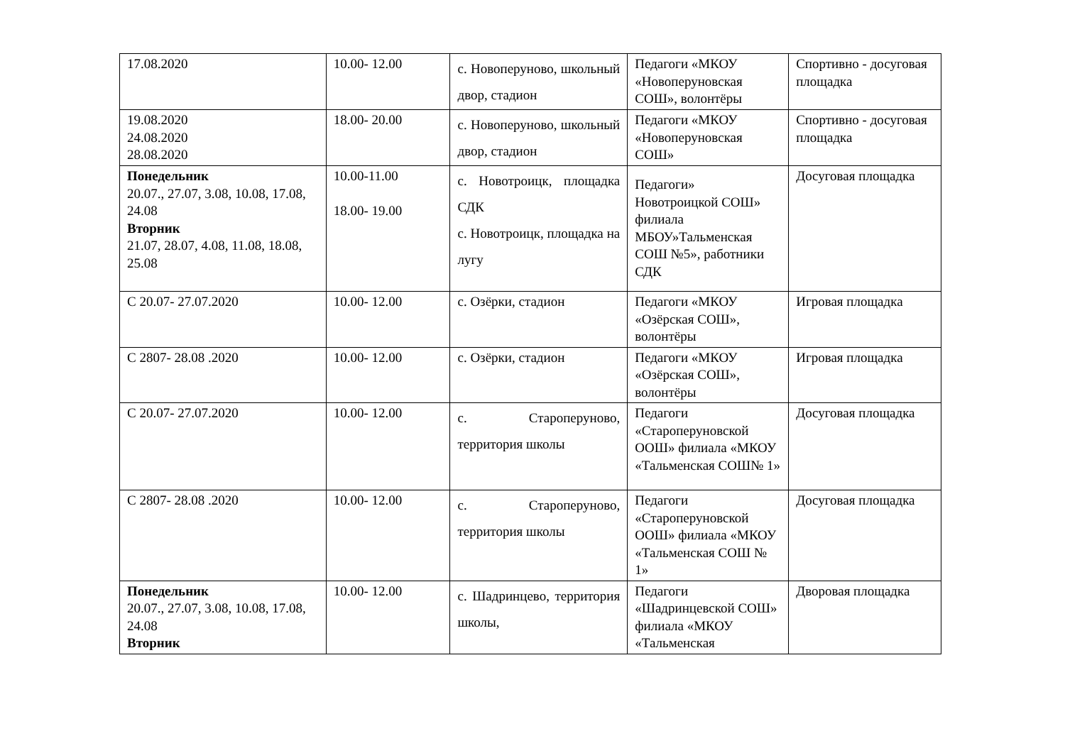| 17.08.2020 | 10.00- 12.00 | с. Новоперуново, школьный двор, стадион | Педагоги «МКОУ «Новоперуновская СОШ», волонтёры | Спортивно - досуговая площадка |
| 19.08.2020 24.08.2020 28.08.2020 | 18.00- 20.00 | с. Новоперуново, школьный двор, стадион | Педагоги «МКОУ «Новоперуновская СОШ» | Спортивно - досуговая площадка |
| Понедельник 20.07., 27.07, 3.08, 10.08, 17.08, 24.08 Вторник 21.07, 28.07, 4.08, 11.08, 18.08, 25.08 | 10.00-11.00 18.00- 19.00 | с. Новотроицк, площадка СДК с. Новотроицк, площадка на лугу | Педагоги» Новотроицкой СОШ» филиала МБОУ»Тальменская СОШ №5», работники СДК | Досуговая площадка |
| С 20.07- 27.07.2020 | 10.00- 12.00 | с. Озёрки, стадион | Педагоги «МКОУ «Озёрская СОШ», волонтёры | Игровая площадка |
| С 2807- 28.08 .2020 | 10.00- 12.00 | с. Озёрки, стадион | Педагоги «МКОУ «Озёрская СОШ», волонтёры | Игровая площадка |
| С 20.07- 27.07.2020 | 10.00- 12.00 | с. Староперуново, территория школы | Педагоги «Староперуновской ООШ» филиала «МКОУ «Тальменская СОШ№ 1» | Досуговая площадка |
| С 2807- 28.08 .2020 | 10.00- 12.00 | с. Староперуново, территория школы | Педагоги «Староперуновской ООШ» филиала «МКОУ «Тальменская СОШ № 1» | Досуговая площадка |
| Понедельник 20.07., 27.07, 3.08, 10.08, 17.08, 24.08 Вторник | 10.00- 12.00 | с. Шадринцево, территория школы, | Педагоги «Шадринцевской СОШ» филиала «МКОУ «Тальменская | Дворовая площадка |